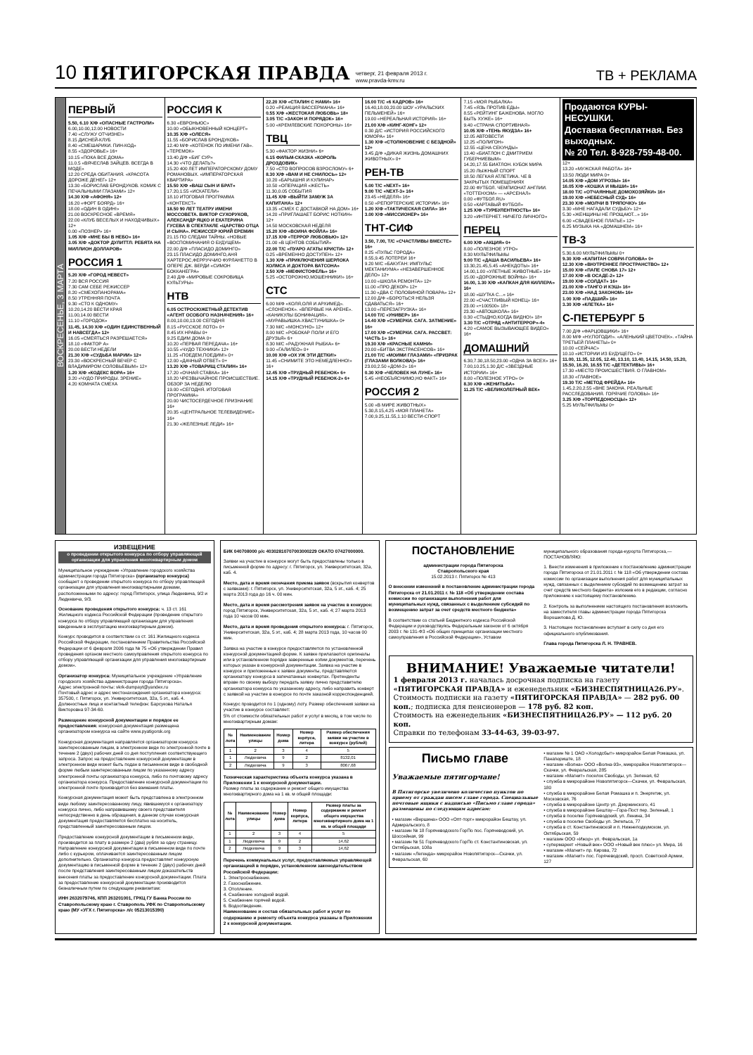10 ПЯТИГОРСКАЯ ПРАВДА четверг, 21 февраля 2013 г.
www.pravda-kmv.ru ТВ + РЕКЛАМА
ВОСКРЕСЕНЬЕ, 3 МАРТА
ПЕРВЫЙ
5.50, 6.10 Х/Ф «ОПАСНЫЕ ГАСТРОЛИ»
6.00,10.00,12.00 НОВОСТИ
7.40 «СЛУЖУ ОТЧИЗНЕ!»
8.15 ДИСНЕЙ-КЛУБ
8.40 «СМЕШАРИКИ. ПИН-КОД»
8.55 «ЗДОРОВЬЕ» 16+
10.15 «ПОКА ВСЕ ДОМА»
11.0.5 «ВЯЧЕСЛАВ ЗАЙЦЕВ. ВСЕГДА В МОДЕ»
12.20 СРЕДА ОБИТАНИЯ. «КРАСОТА ДОРОЖЕ ДЕНЕГ» 12+
13.30 «БОРИСЛАВ БРОНДУКОВ. КОМИК С ПЕЧАЛЬНЫМИ ГЛАЗАМИ» 12+
14.30 Х/Ф «АФОНЯ» 12+
16.20 «ФОРТ БОЯРД» 16+
18.00 «ОДИН В ОДИН!»
21.00 ВОСКРЕСНОЕ «ВРЕМЯ»
22.00 «КЛУБ ВЕСЕЛЫХ И НАХОДЧИВЫХ» 12+
0.00 «ПОЗНЕР» 16+
1.05 Х/Ф «МНЕ БЫ В НЕБО» 16+
3.05 Х/Ф «ДОКТОР ДУЛИТТЛ: РЕБЯТА НА МИЛЛИОН ДОЛЛАРОВ»
РОССИЯ 1
5.20 Х/Ф «ГОРОД НЕВЕСТ»
7.20 ВСЯ РОССИЯ
7.30 САМ СЕБЕ РЕЖИССЕР
8.20 «СМЕХОПАНОРАМА»
8.50 УТРЕННЯЯ ПОЧТА
9.30 «СТО К ОДНОМУ»
10.20,14.20 ВЕСТИ КРАЯ
11.00,14.00 ВЕСТИ
11.10 «ГОРОДОК»
11.45, 14.30 Х/Ф «ОДИН ЕДИНСТВЕННЫЙ И НАВСЕГДА» 12+
16.05 «СМЕЯТЬСЯ РАЗРЕШАЕТСЯ»
18.10 «ФАКТОР А»
20.00 ВЕСТИ НЕДЕЛИ
21.30 Х/Ф «СУДЬБА МАРИИ» 12+
23.30 «ВОСКРЕСНЫЙ ВЕЧЕР С ВЛАДИМИРОМ СОЛОВЬЕВЫМ» 12+
1.20 Х/Ф «КОДЕКС ВОРА» 16+
3.20 «ЧУДО ПРИРОДЫ. ЗРЕНИЕ»
4.20 КОМНАТА СМЕХА
РОССИЯ К
6.30 «ЕВРОНЬЮС»
10.00 «ОБЫКНОВЕННЫЙ КОНЦЕРТ»
10.35 Х/Ф «ОЛЕСЯ»
11.55 «БОРИСЛАВ БРОНДУКОВ»
12.40 М/Ф «КОТЕНОК ПО ИМЕНИ ГАВ». «ТЕРЕМОК»
13.40 Д/Ф «БИГ СУР»
14.30 «ЧТО ДЕЛАТЬ?»
15.20 400 ЛЕТ ИМПЕРАТОРСКОМУ ДОМУ РОМАНОВЫХ. «ИМПЕРАТОРСКАЯ КВАРТИРА»
15.50 Х/Ф «ВАШ СЫН И БРАТ»
17.20,1.55 «ИСКАТЕЛИ»
18.10 ИТОГОВАЯ ПРОГРАММА «КОНТЕКСТ»
18.50 90 ЛЕТ ТЕАТРУ ИМЕНИ МОССОВЕТА. ВИКТОР СУХОРУКОВ, АЛЕКСАНДР ЯЦКО И ЕКАТЕРИНА ГУСЕВА В СПЕКТАКЛЕ «ЦАРСТВО ОТЦА И СЫНА». РЕЖИССЕР ЮРИЙ ЕРЕМИН
21.15 ПО СЛЕДАМ ТАЙНЫ. «НОВЫЕ «ВОСПОМИНАНИЯ О БУДУЩЕМ»
22.00 Д/Ф «ПЛАСИДО ДОМИНГО»
23.15 ПЛАСИДО ДОМИНГО,АНЯ ХАРТЕРОС,ФЕРРУЧЧИО ФУРЛАНЕТТО В ОПЕРЕ ДЖ. ВЕРДИ «СИМОН БОККАНЕГРА»
2.40 Д/Ф «МИРОВЫЕ СОКРОВИЩА КУЛЬТУРЫ»
НТВ
6.05 ОСТРОСЮЖЕТНЫЙ ДЕТЕКТИВ «АГЕНТ ОСОБОГО НАЗНАЧЕНИЯ» 16+
8.00,10.00,13.00 СЕГОДНЯ
8.15 «РУССКОЕ ЛОТО» 0+
8.45 ИХ НРАВЫ 0+
9.25 ЕДИМ ДОМА 0+
10.20 «ПЕРВАЯ ПЕРЕДАЧА» 16+
10.55 «ЧУДО ТЕХНИКИ» 12+
11.25 «ПОЕДЕМ,ПОЕДИМ!» 0+
12.00 «ДАЧНЫЙ ОТВЕТ» 0+
13.20 Х/Ф «ТОВАРИЩ СТАЛИН» 16+
17.20 «ОЧНАЯ СТАВКА» 16+
18.20 ЧРЕЗВЫЧАЙНОЕ ПРОИСШЕСТВИЕ. ОБЗОР ЗА НЕДЕЛЮ
19.00 «СЕГОДНЯ. ИТОГОВАЯ ПРОГРАММА»
20.00 ЧИСТОСЕРДЕЧНОЕ ПРИЗНАНИЕ 16+
20.35 «ЦЕНТРАЛЬНОЕ ТЕЛЕВИДЕНИЕ» 16+
21.30 «ЖЕЛЕЗНЫЕ ЛЕДИ» 16+
22.20 Х/Ф «СТАЛИН С НАМИ» 16+
0.20 «РЕАКЦИЯ ВАССЕРМАНА» 16+
0.55 Х/Ф «ЖЕСТОКАЯ ЛЮБОВЬ» 18+
3.05 Т/С «ЗАКОН И ПОРЯДОК» 16+
5.00 «КРЕМЛЕВСКИЕ ПОХОРОНЫ» 16+
ТВЦ
5.30 «ФАКТОР ЖИЗНИ» 6+
6.15 ФИЛЬМ-СКАЗКА «КОРОЛЬ ДРОЗДОВИК»
7.50 «СТО ВОПРОСОВ ВЗРОСЛОМУ» 6+
8.30 Х/Ф «ВАМ И НЕ СНИЛОСЬ» 12+
10.20 «БАРЫШНЯ И КУЛИНАР»
10.50 «ОПЕРАЦИЯ «ЖЕСТЬ»
11.30,0.05 СОБЫТИЯ
11.45 Х/Ф «ВЫЙТИ ЗАМУЖ ЗА КАПИТАНА» 12+
13.35 «СМЕХ С ДОСТАВКОЙ НА ДОМ» 16+
14.20 «ПРИГЛАШАЕТ БОРИС НОТКИН» 12+
14.50 МОСКОВСКАЯ НЕДЕЛЯ
15.20 Х/Ф «ВОИНА ФОЙЛА» 16+
17.15 Х/Ф «ТЕРРОР ЛЮБОВЬЮ» 12+
21.00 «В ЦЕНТОВ СОБЫТИЙ»
22.00 Т/С «ПУАРО АГАТЫ КРИСТИ» 12+
0.25 «ВРЕМЕННО ДОСТУПЕН» 12+
1.30 Х/Ф «ПРИКЛЮЧЕНИЯ ШЕРЛОКА ХОЛМСА И ДОКТОРА ВАТСОНА»
2.50 Х/Ф «МЕФИСТОФЕЛЬ» 16+
5.25 «ОСТОРОЖНО,МОШЕННИКИ!» 16+
СТС
6.00 М/Ф «КОЛЯ,ОЛЯ И АРХИМЕД». «СЛОНЕНОК». «ВПЕРВЫЕ НА АРЕНЕ». «КАНИКУЛЫ БОНИФАЦИЯ». «МУРАВЬИШКА-ХВАСТУНИШКА» 0+
7.30 М/С «МОНСУНО» 12+
8.00 М/С «РОБОКАР ПОЛИ И ЕГО ДРУЗЬЯ» 6+
8.30 М/С «РАДУЖНАЯ РЫБКА» 6+
9.00 «ГАЛИЛЕО» 0+
10.00 Х/Ф «ОХ УЖ ЭТИ ДЕТКИ!»
11.45 «СНИМИТЕ ЭТО НЕМЕДЛЕННО!» 16+
12.45 Х/Ф «ТРУДНЫЙ РЕБЕНОК» 6+
14.15 Х/Ф «ТРУДНЫЙ РЕБЕНОК-2» 6+
16.00 Т/С «6 КАДРОВ» 16+
16.40,18.00,20.00 ШОУ «УРАЛЬСКИХ ПЕЛЬМЕНЕЙ» 16+
19.00 «НЕРЕАЛЬНАЯ ИСТОРИЯ» 16+
21.00 Х/Ф «КИНГ-КОНГ» 12+
0.30 Д/С «ИСТОРИЯ РОССИЙСКОГО ЮМОРА» 16+
1.30 Х/Ф «СТОЛКНОВЕНИЕ С БЕЗДНОЙ» 12+
3.45 Д/Ф «ДИКАЯ ЖИЗНЬ ДОМАШНИХ ЖИВОТНЫХ» 0+
РЕН-ТВ
5.00 Т/С «NEXT» 16+
9.00 Т/С «NEXT-3» 16+
23.45 «НЕДЕЛЯ» 16+
0.50 «РЕПОРТЕРСКИЕ ИСТОРИИ» 16+
1.20 Х/Ф «ТАКТИЧЕСКАЯ СИЛА» 16+
3.00 Х/Ф «МИССИОНЕР» 16+
ТНТ-СИФ
3.50, 7.00, Т/С «СЧАСТЛИВЫ ВМЕСТЕ» 16+
8.25 «ПУЛЬС ГОРОДА»
8.55,9.45 ЛОТЕРЕИ 16+
9.20 М/С «БАКУГАН: ИМПУЛЬС МЕКТАНИУМА» «НЕЗАВЕРШЕННОЕ ДЕЛО» 12+
10.00 «ШКОЛА РЕМОНТА» 12+
11.00 «ПРО ДЕКОР» 12+
11.30 «ДВА С ПОЛОВИНОЙ ПОВАРА» 12+
12.00 Д/Ф «БОРОТЬСЯ НЕЛЬЗЯ СДАВАТЬСЯ» 16+
13.00 «ПЕРЕЗАГРУЗКА» 16+
14.00 Т/С «УНИВЕР» 16+
14.40 Х/Ф «СУМЕРКИ. САГА. ЗАТМЕНИЕ» 16+
17.00 Х/Ф «СУМЕРКИ. САГА. РАССВЕТ: ЧАСТЬ 1» 16+
19.30 Х/Ф «КРАСНЫЕ КАМНИ»
20.00 «БИТВА ЭКСТРАСЕНСОВ» 16+
21.00 Т/С «МОИМИ ГЛАЗАМИ» «ПРИЗРАК (ГЛАЗАМИ ВОЛКОВА)» 16+
23.00,2.50 «ДОМ-2» 16+
0.30 Х/Ф «ЧЕЛОВЕК НА ЛУНЕ» 16+
5.45 «НЕОБЪЯСНИМО,НО ФАКТ» 16+
РОССИЯ 2
5.00 «В МИРЕ ЖИВОТНЫХ»
5.30,8.15,4.25 «МОЯ ПЛАНЕТА»
7.00,9.25,11.55,1.10 ВЕСТИ-СПОРТ
7.15 «МОЯ РЫБАЛКА»
7.45 «ЯЗЬ ПРОТИВ ЕДЫ»
8.55 «РЕЙТИНГ БАЖЕНОВА. МОГЛО БЫТЬ ХУЖЕ» 16+
9.40 «СТРАНА СПОРТИВНАЯ»
10.05 Х/Ф «ТЕНЬ ЯКУДЗА» 16+
12.05 АВТОВЕСТИ
12.25 «ПОЛИГОН»
12.55 «ЦЕНА СЕКУНДЫ»
13.40 «БИАТЛОН С ДМИТРИЕМ ГУБЕРНИЕВЫМ»
14.20,17.55 БИАТЛОН. КУБОК МИРА
15.20 ЛЫЖНЫЙ СПОРТ
18.50 ЛЕГКАЯ АТЛЕТИКА. ЧЕ В ЗАКРЫТЫХ ПОМЕЩЕНИЯХ
22.00 ФУТБОЛ. ЧЕМПИОНАТ АНГЛИИ. «ТОТТЕНХЭМ» — «АРСЕНАЛ»
0.00 «ФУТБОЛ.RU»
0.50 «КАРТАВЫЙ ФУТБОЛ»
1.25 Х/Ф «ТУРБУЛЕНТНОСТЬ» 16+
3.20 «ИНТЕРНЕТ. НИЧЕГО ЛИЧНОГО»
ПЕРЕЦ
6.00 Х/Ф «АКЦИЯ» 0+
8.00 «ПОЛЕЗНОЕ УТРО»
8.30 МУЛЬТФИЛЬМЫ
9.00 Т/С «ДАША ВАСИЛЬЕВА» 16+
13.30,21.45,5.45 «АНЕКДОТЫ» 16+
14.00,1.00 «УЛЕТНЫЕ ЖИВОТНЫЕ» 16+
15.00 «ДОРОЖНЫЕ ВОЙНЫ» 16+
16.00, 1.30 Х/Ф «КАПКАН ДЛЯ КИЛЛЕРА» 16+
18.00 «ШУТКА С...» 16+
22.00 «СЧАСТЛИВЫЙ КОНЕЦ» 16+
23.00 «+100500» 18+
23.30 «АВТОШКОЛА» 16+
0.30 «СТЫДНО,КОГДА ВИДНО!» 18+
3.30 Т/С «ОТРЯД «АНТИТЕРРОР»-4»
4.20 «САМОЕ ВЫЗЫВАЮЩЕЕ ВИДЕО» 16+
ДОМАШНИЙ
6.30,7.30,18.50,23.00 «ОДНА ЗА ВСЕХ» 16+
7.00,10.25,1.30 Д/С «ЗВЕЗДНЫЕ ИСТОРИИ» 16+
8.00 «ПОЛЕЗНОЕ УТРО» 0+
8.30 Х/Ф «ЖЕНИТЬБА»
11.25 Т/С «ВЕЛИКОЛЕПНЫЙ ВЕК»
Продаются КУРЫ-НЕСУШКИ.
Доставка бесплатная. Без выходных.
№ 20 Тел. 8-928-759-48-00.
12+
13.20 «МУЖСКАЯ РАБОТА» 16+
13.50 ЛЮДИ МИРА 0+
14.05 Х/Ф «ДОМ УГРОЗЫ» 16+
16.05 Х/Ф «КОШКА И МЫШИ» 16+
18.00 Т/С «ОТЧАЯННЫЕ ДОМОХОЗЯЙКИ» 16+
19.00 Х/Ф «НЕБЕСНЫЙ СУД» 16+
23.30 Х/Ф «МОЛЧИ В ТРЯПОЧКУ» 16+
3.30 «МНЕ НАГАДАЛИ СУДЬБУ» 12+
5.30 «ЖЕНЩИНЫ НЕ ПРОЩАЮТ...» 16+
6.00 «СВАДЕБНОЕ ПЛАТЬЕ» 12+
6.25 МУЗЫКА НА «ДОМАШНЕМ» 16+
ТВ-3
5.30,6.00 МУЛЬТФИЛЬМЫ 0+
9.30 Х/Ф «КАПИТАН СОВРИ-ГОЛОВА» 0+
12.30 Х/Ф «ВНУТРЕННЕЕ ПРОСТРАНСТВО» 12+
15.00 Х/Ф «ПАПЕ СНОВА 17» 12+
17.00 Х/Ф «В ОСАДЕ-2» 12+
19.00 Х/Ф «СОЛДАТ» 16+
21.00 Х/Ф «ТАНГО И КЭШ» 16+
23.00 Х/Ф «НАД ЗАКОНОМ» 16+
1.00 Х/Ф «ПАДШИЙ» 16+
3.30 Х/Ф «КЛЕТКА» 16+
С-ПЕТЕРБУРГ 5
7.00 Д/Ф «ФАРЦОВЩИКИ» 16+
8.00 М/Ф «НУ,ПОГОДИ!». «АЛЕНЬКИЙ ЦВЕТОЧЕК». «ТАЙНА ТРЕТЬЕЙ ПЛАНЕТЫ» 0+
10.00 «СЕЙЧАС»
10.10 «ИСТОРИИ ИЗ БУДУЩЕГО» 0+
11.00, 11.35, 12.05, 12.40, 13.10, 13.40, 14.15, 14.50, 15.20, 15.50, 16.20, 16.55 Т/С «ДЕТЕКТИВЫ» 16+
17.30 «МЕСТО ПРОИСШЕСТВИЯ. О ГЛАВНОМ»
18.30 «ГЛАВНОЕ»
19.30 Т/С «МЕТОД ФРЕЙДА» 16+
1.45,2.20,2.55 «ВНЕ ЗАКОНА. РЕАЛЬНЫЕ РАССЛЕДОВАНИЯ. ГОРЯЧИЕ ГОЛОВЫ» 16+
3.25 Х/Ф «ТОРПЕДОНОСЦЫ» 12+
5.25 МУЛЬТФИЛЬМЫ 0+
ИЗВЕЩЕНИЕ
о проведении открытого конкурса по отбору управляющей организации для управления многоквартирным домом
Муниципальное учреждение «Управление городского хозяйства администрации города Пятигорска» (организатор конкурса) сообщает о проведении открытого конкурса по отбору управляющей организации для управления многоквартирными домами, расположенными по адресу: город Пятигорск, улица Людкевича, 9/2 и Людкевича, 9/3.
Основание проведения открытого конкурса: ч. 13 ст. 161 Жилищного кодекса Российской Федерации (проведение открытого конкурса по отбору управляющей организации для управления введенным в эксплуатацию многоквартирным домом).
Конкурс проводится в соответствии со ст. 161 Жилищного кодекса Российской Федерации, постановлением Правительства Российской Федерации от 6 февраля 2006 года № 75 «Об утверждении Правил проведения органом местного самоуправления открытого конкурса по отбору управляющей организации для управления многоквартирным домом».
Организатор конкурса: Муниципальное учреждение «Управление городского хозяйства администрации города Пятигорска».
Адрес электронной почты: vkrk-dumpayt@yandex.ru
Почтовый адрес и адрес местонахождения организатора конкурса: 357500, г. Пятигорск, ул. Университетская, 32а, 5 эт., каб. 4.
Должностные лица и контактный телефон: Барсукова Наталья Викторовна 97-34-60.
Размещение конкурсной документации и порядок ее предоставления: конкурсная документация размещена организатором конкурса на сайте www.pyatigorsk.org
Конкурсная документация направляется организатором конкурса заинтересованным лицам, в электронном виде по электронной почте в течение 2 (двух) рабочих дней со дня поступления соответствующего запроса. Запрос на предоставление конкурсной документации в электронном виде может быть подан в письменном виде в свободной форме любым заинтересованным лицом по указанному адресу электронной почты организатора конкурса, либо по почтовому адресу организатора конкурса. Предоставление конкурсной документации по электронной почте производится без взимания платы.
Конкурсная документация может быть представлена в электронном виде любому заинтересованному лицу, явившемуся к организатору конкурса лично, либо направившему своего представителя непосредственно в день обращения, в данном случае конкурсная документация предоставляется бесплатно на носитель, представленный заинтересованным лицом.
Предоставление конкурсной документации в письменном виде, производится за плату в размере 2 (два) рубля за одну страницу. Направление конкурсной документации в письменном виде по почте либо с курьером, оплачивается заинтересованным лицом дополнительно. Организатор конкурса предоставляет конкурсную документацию в письменной форме в течение 2 (двух) рабочих дней после представления заинтересованным лицом доказательств внесения платы за предоставление конкурсной документации. Плата за предоставление конкурсной документации производится безналичным путем по следующим реквизитам:
ИНН 2632079746, КПП 263201001, ГРКЦ ГУ Банка России по Ставропольскому краю г. Ставрополь УФК по Ставропольскому краю (МУ «УГХ г. Пятигорска» л/с 05213015390)
БИК 040708000 р/с 40302810707003000229 ОКАТО 07427000000.
Заявки на участие в конкурсе могут быть предоставлены только в письменной форме по адресу: г. Пятигорск, ул. Университетская, 32а, каб. 4.
Место, дата и время окончания приема заявок (вскрытия конвертов с заявками): г. Пятигорск, ул. Университетская, 32а, 5 эт., каб. 4; 25 марта 2013 года до 16 ч. 00 мин.
Место, дата и время рассмотрения заявок на участие в конкурсе: город Пятигорск, Университетская, 32а, 5 эт., каб. 4; 27 марта 2013 года 10 часов 00 мин.
Место, дата и время проведения открытого конкурса: г. Пятигорск, Университетская, 32а, 5 эт., каб. 4; 28 марта 2013 года, 10 часов 00 мин.
Заявка на участие в конкурсе предоставляется по установленной конкурсной документацией форме. К заявке прилагаются оригиналы или в установленном порядке заверенные копии документов, перечень которых указан в конкурсной документации. Заявка на участие в конкурсе и приложенные к заявке документы, представляются организатору конкурса в запечатанных конвертах. Претенденты вправе по своему выбору передать заявку лично представителю организатора конкурса по указанному адресу, либо направить конверт с заявкой на участие в конкурсе по почте заказной корреспонденцией.
Конкурс проводится по 1 (одному) лоту. Размер обеспечения заявки на участие в конкурсе составляет:
5% от стоимости обязательных работ и услуг в месяц, в том числе по многоквартирным домам:
| № лота | Наименование улицы | Номер дома | Номер корпуса, литера | Размер обеспечения заявки на участие в конкурсе (рублей) |
| --- | --- | --- | --- | --- |
| 1 | 2 | 3 | 4 | 5 |
| 1 | Людкевича | 9 | 2 | 8132,01 |
| 2 | Людкевича | 9 | 3 | 8067,68 |
Техническая характеристика объекта конкурса указана в Приложении 1 к конкурсной документации.
Размер платы за содержание и ремонт общего имущества многоквартирного дома на 1 кв. м общей площади:
| № лота | Наименование улицы | Номер дома | Номер корпуса, литера | Размер платы за содержание и ремонт общего имущества многоквартирного дома на 1 кв. м общей площади |
| --- | --- | --- | --- | --- |
| 1 | 2 | 3 | 4 | 5 |
| 1 | Людкевича | 9 | 2 | 14,62 |
| 2 | Людкевича | 9 | 3 | 14,62 |
Перечень коммунальных услуг, предоставляемых управляющей организацией в порядке, установленном законодательством Российской Федерации:
1. Электроснабжение.
2. Газоснабжение.
3. Отопление.
4. Снабжение холодной водой.
5. Снабжение горячей водой.
6. Водоотведение.
Наименование и состав обязательных работ и услуг по содержанию и ремонту объекта конкурса указаны в Приложении 2 к конкурсной документации.
ПОСТАНОВЛЕНИЕ
администрации города Пятигорска
Ставропольского края
15.02.2013 г. Пятигорск № 413
О внесении изменений в постановление администрации города Пятигорска от 21.01.2011 г. № 118 «Об утверждении состава комиссии по организации выполнения работ для муниципальных нужд, связанных с выделением субсидий по возмещению затрат за счет средств местного бюджета»
В соответствии со статьей Бюджетного кодекса Российской Федерации и руководствуясь Федеральным законом от 6 октября 2003 г. № 131-ФЗ «Об общих принципах организации местного самоуправления в Российской Федерации», Уставом
муниципального образования города-курорта Пятигорска,—
ПОСТАНОВЛЯЮ:
1. Внести изменения в приложение к постановлению администрации города Пятигорска от 21.01.2011 г. № 118 «Об утверждении состава комиссии по организации выполнения работ для муниципальных нужд, связанных с выделением субсидий по возмещению затрат за счет средств местного бюджета» изложив его в редакции, согласно приложению к настоящему постановлению.
2. Контроль за выполнением настоящего постановления возложить на заместителя главы администрации города Пятигорска Ворошилова Д. Ю.
3. Настоящее постановление вступает в силу со дня его официального опубликования.
Глава города Пятигорска Л. Н. ТРАВНЕВ.
ВНИМАНИЕ! Уважаемые читатели!
1 февраля 2013 г. началась досрочная подписка на газету «ПЯТИГОРСКАЯ ПРАВДА» и еженедельник «БИЗНЕСПЯТНИЦА26.РУ». Стоимость подписки на газету «ПЯТИГОРСКАЯ ПРАВДА» — 282 руб. 00 коп.; подписка для пенсионеров — 178 руб. 82 коп.
Стоимость на еженедельник «БИЗНЕСПЯТНИЦА26.РУ» — 112 руб. 20 коп.
Справки по телефонам 33-44-63, 39-03-97.
Письмо главе
Уважаемые пятигорчане!
В Пятигорске увеличено количество пунктов по приему от граждан писем главе города. Специальные почтовые ящики с надписью «Письмо главе города» размещены по следующим адресам:
• магазин «Вершина» ООО «Опт-торг» микрорайон Бештау, ул. Адмиральского, 8
• магазин № 18 Горячеводского ГорПо пос. Горячеводский, ул. Шоссейная, 99
• магазин № 51 Горячеводского ГорПо ст. Константиновская, ул. Октябрьская, 108а
• магазин «Легенда» микрорайон Новопятигорск—Скачки, ул. Февральская, 60
• магазин № 1 ОАО «Холодсбыт» микрорайон Белая Ромашка, ул. Панагюриште, 18
• магазин «Волна» ООО «Волна-93», микрорайон Новопятигорск—Скачки, ул. Февральская, 285
• магазин «Магнит» поселок Свободы, ул. Зеленая, 62
• служба в микрорайоне Новопятигорск—Скачки, ул. Февральская, 180
• служба в микрорайоне Белая Ромашка и п. Энергетик, ул. Московская, 76
• служба в микрорайоне Центр ул. Дзержинского, 41
• служба в микрорайоне Бештау—Гора-Пост пер. Зеленый, 1
• служба в поселке Горячеводский, ул. Ленина, 34
• служба в поселке Свободы ул. Энгельса, 77
• служба в ст. Константиновской и п. Нижнеподкумском, ул. Октябрьская, 59
• магазин ООО «Ижор» ул. Февральская, 1а
• супермаркет «Новый век» ООО «Новый век плюс» ул. Мира, 16
• магазин «Магнит» пр. Кирова, 72
• магазин «Магнит» пос. Горячеводский, просп. Советской Армии, 127